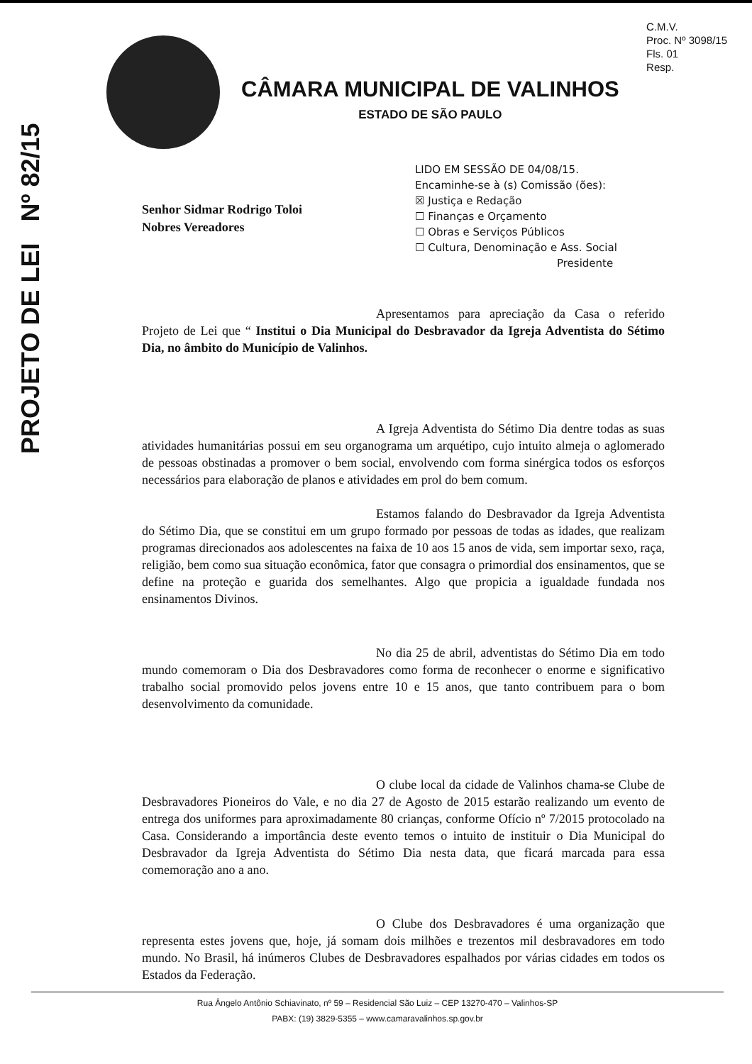C.M.V.
Proc. Nº 3098/15
Fls. 01
Resp.
CÂMARA MUNICIPAL DE VALINHOS
ESTADO DE SÃO PAULO
LIDO EM SESSÃO DE 04/08/15.
Encaminhe-se à (s) Comissão (ões):
☒ Justiça e Redação
☐ Finanças e Orçamento
☐ Obras e Serviços Públicos
☐ Cultura, Denominação e Ass. Social
Presidente
PROJETO DE LEI Nº 82/15
Senhor Sidmar Rodrigo Toloi
Nobres Vereadores
Apresentamos para apreciação da Casa o referido Projeto de Lei que “ Institui o Dia Municipal do Desbravador da Igreja Adventista do Sétimo Dia, no âmbito do Município de Valinhos.
A Igreja Adventista do Sétimo Dia dentre todas as suas atividades humanitárias possui em seu organograma um arquétipo, cujo intuito almeja o aglomerado de pessoas obstinadas a promover o bem social, envolvendo com forma sinérgica todos os esforços necessários para elaboração de planos e atividades em prol do bem comum.
Estamos falando do Desbravador da Igreja Adventista do Sétimo Dia, que se constitui em um grupo formado por pessoas de todas as idades, que realizam programas direcionados aos adolescentes na faixa de 10 aos 15 anos de vida, sem importar sexo, raça, religião, bem como sua situação econômica, fator que consagra o primordial dos ensinamentos, que se define na proteção e guarida dos semelhantes. Algo que propicia a igualdade fundada nos ensinamentos Divinos.
No dia 25 de abril, adventistas do Sétimo Dia em todo mundo comemoram o Dia dos Desbravadores como forma de reconhecer o enorme e significativo trabalho social promovido pelos jovens entre 10 e 15 anos, que tanto contribuem para o bom desenvolvimento da comunidade.
O clube local da cidade de Valinhos chama-se Clube de Desbravadores Pioneiros do Vale, e no dia 27 de Agosto de 2015 estarão realizando um evento de entrega dos uniformes para aproximadamente 80 crianças, conforme Ofício nº 7/2015 protocolado na Casa. Considerando a importância deste evento temos o intuito de instituir o Dia Municipal do Desbravador da Igreja Adventista do Sétimo Dia nesta data, que ficará marcada para essa comemoração ano a ano.
O Clube dos Desbravadores é uma organização que representa estes jovens que, hoje, já somam dois milhões e trezentos mil desbravadores em todo mundo. No Brasil, há inúmeros Clubes de Desbravadores espalhados por várias cidades em todos os Estados da Federação.
Rua Ângelo Antônio Schiavinato, nº 59 – Residencial São Luiz – CEP 13270-470 – Valinhos-SP
PABX: (19) 3829-5355 – www.camaravalinhos.sp.gov.br